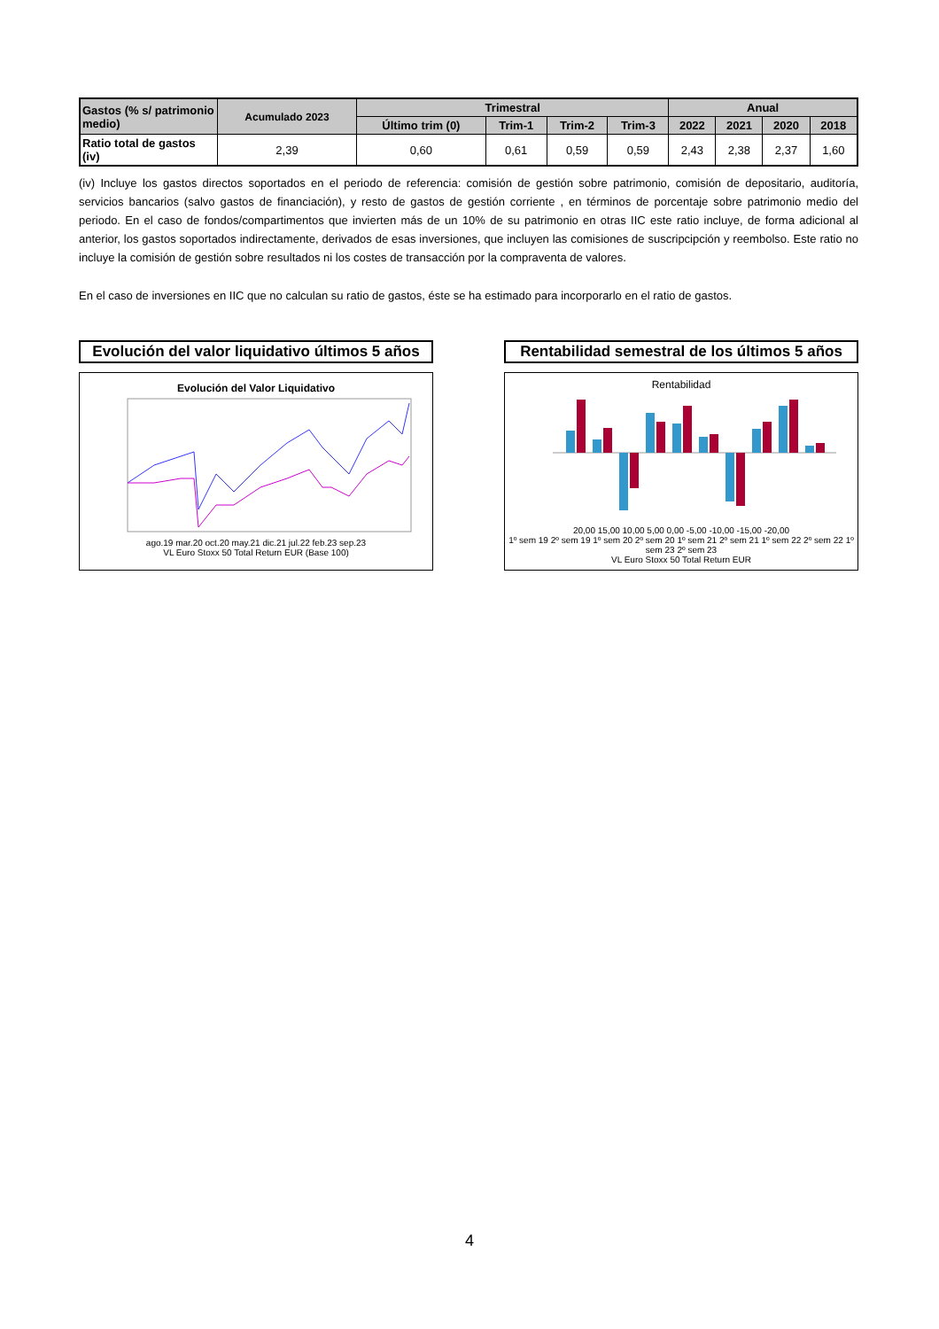| Gastos (% s/ patrimonio medio) | Acumulado 2023 | Trimestral | | | | Anual | | | |
| --- | --- | --- | --- | --- | --- | --- | --- | --- | --- |
| | | Último trim (0) | Trim-1 | Trim-2 | Trim-3 | 2022 | 2021 | 2020 | 2018 |
| Ratio total de gastos (iv) | 2,39 | 0,60 | 0,61 | 0,59 | 0,59 | 2,43 | 2,38 | 2,37 | 1,60 |
(iv) Incluye los gastos directos soportados en el periodo de referencia: comisión de gestión sobre patrimonio, comisión de depositario, auditoría, servicios bancarios (salvo gastos de financiación), y resto de gastos de gestión corriente , en términos de porcentaje sobre patrimonio medio del periodo. En el caso de fondos/compartimentos que invierten más de un 10% de su patrimonio en otras IIC este ratio incluye, de forma adicional al anterior, los gastos soportados indirectamente, derivados de esas inversiones, que incluyen las comisiones de suscripcipción y reembolso. Este ratio no incluye la comisión de gestión sobre resultados ni los costes de transacción por la compraventa de valores.
En el caso de inversiones en IIC que no calculan su ratio de gastos, éste se ha estimado para incorporarlo en el ratio de gastos.
Evolución del valor liquidativo últimos 5 años
Evolución del Valor Liquidativo
ago.19 mar.20 oct.20 may.21 dic.21 jul.22 feb.23 sep.23
VL Euro Stoxx 50 Total Return EUR (Base 100)
Rentabilidad semestral de los últimos 5 años
Rentabilidad
20,00 15,00 10,00 5,00 0,00 -5,00 -10,00 -15,00 -20,00
1º sem 19 2º sem 19 1º sem 20 2º sem 20 1º sem 21 2º sem 21 1º sem 22 2º sem 22 1º sem 23 2º sem 23
VL Euro Stoxx 50 Total Return EUR
4